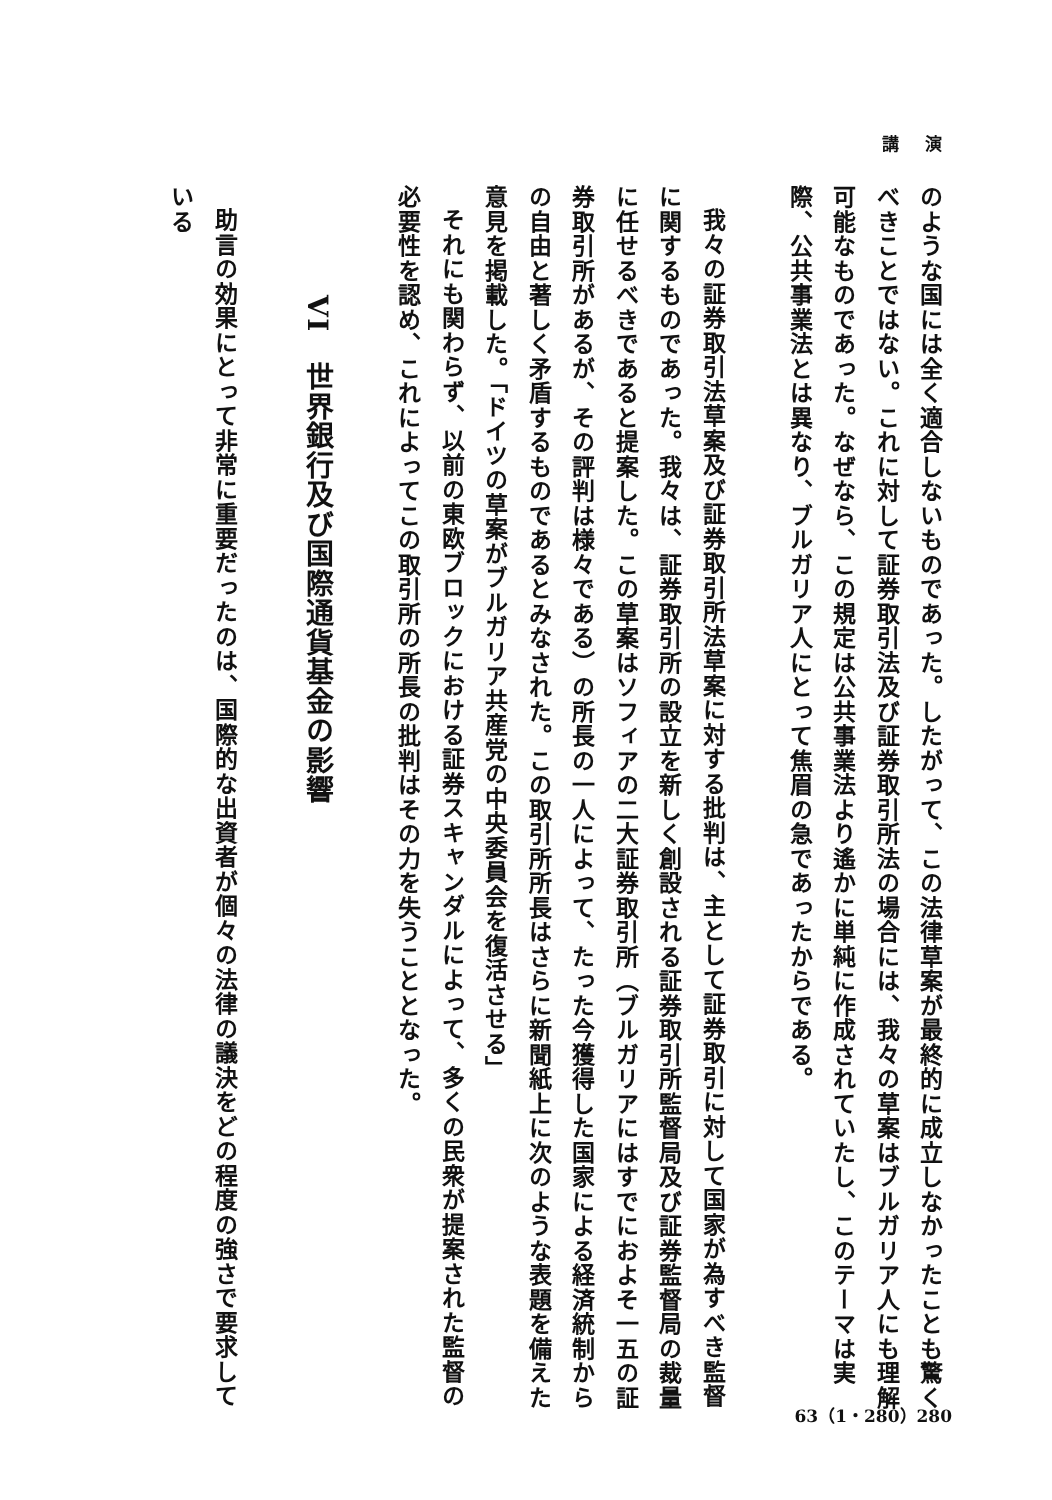講 演
のような国には全く適合しないものであった。したがって、この法律草案が最終的に成立しなかったことも驚くべきことではない。これに対して証券取引法及び証券取引所法の場合には、我々の草案はブルガリア人にも理解可能なものであった。なぜなら、この規定は公共事業法より遙かに単純に作成されていたし、このテーマは実際、公共事業法とは異なり、ブルガリア人にとって焦眉の急であったからである。
我々の証券取引法草案及び証券取引所法草案に対する批判は、主として証券取引に対して国家が為すべき監督に関するものであった。我々は、証券取引所の設立を新しく創設される証券取引所監督局及び証券監督局の裁量に任せるべきであると提案した。この草案はソフィアの二大証券取引所（ブルガリアにはすでにおよそ一五の証券取引所があるが、その評判は様々である）の所長の一人によって、たった今獲得した国家による経済統制からの自由と著しく矛盾するものであるとみなされた。この取引所所長はさらに新聞紙上に次のような表題を備えた意見を掲載した。「ドイツの草案がブルガリア共産党の中央委員会を復活させる」
それにも関わらず、以前の東欧ブロックにおける証券スキャンダルによって、多くの民衆が提案された監督の必要性を認め、これによってこの取引所の所長の批判はその力を失うこととなった。
VI　世界銀行及び国際通貨基金の影響
助言の効果にとって非常に重要だったのは、国際的な出資者が個々の法律の議決をどの程度の強さで要求している
63（1・280）280